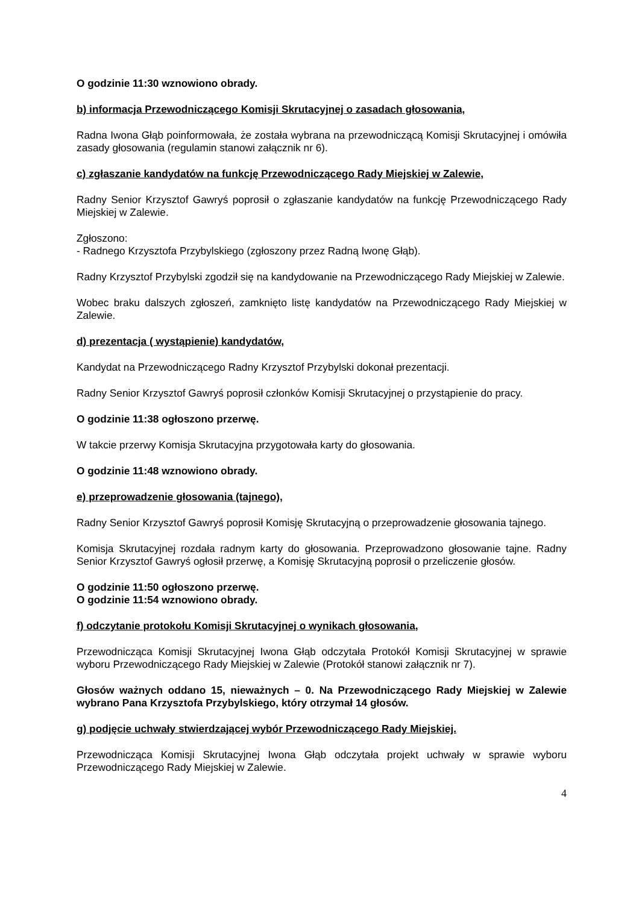O godzinie 11:30 wznowiono obrady.
b) informacja Przewodniczącego Komisji Skrutacyjnej o zasadach głosowania,
Radna Iwona Głąb poinformowała, że została wybrana na przewodniczącą Komisji Skrutacyjnej i omówiła zasady głosowania (regulamin stanowi załącznik nr 6).
c) zgłaszanie kandydatów na funkcję Przewodniczącego Rady Miejskiej w Zalewie,
Radny Senior Krzysztof Gawryś poprosił o zgłaszanie kandydatów na funkcję Przewodniczącego Rady Miejskiej w Zalewie.
Zgłoszono:
- Radnego Krzysztofa Przybylskiego (zgłoszony przez Radną Iwonę Głąb).
Radny Krzysztof Przybylski zgodził się na kandydowanie na Przewodniczącego Rady Miejskiej w Zalewie.
Wobec braku dalszych zgłoszeń, zamknięto listę kandydatów na Przewodniczącego Rady Miejskiej w Zalewie.
d) prezentacja ( wystąpienie) kandydatów,
Kandydat na Przewodniczącego Radny Krzysztof Przybylski dokonał prezentacji.
Radny Senior Krzysztof Gawryś poprosił członków Komisji Skrutacyjnej o przystąpienie do pracy.
O godzinie 11:38 ogłoszono przerwę.
W takcie przerwy Komisja Skrutacyjna przygotowała karty do głosowania.
O godzinie 11:48 wznowiono obrady.
e) przeprowadzenie głosowania (tajnego),
Radny Senior Krzysztof Gawryś poprosił Komisję Skrutacyjną o przeprowadzenie głosowania tajnego.
Komisja Skrutacyjnej rozdała radnym karty do głosowania. Przeprowadzono głosowanie tajne. Radny Senior Krzysztof Gawryś ogłosił przerwę, a Komisję Skrutacyjną poprosił o przeliczenie głosów.
O godzinie 11:50 ogłoszono przerwę.
O godzinie 11:54 wznowiono obrady.
f) odczytanie protokołu Komisji Skrutacyjnej o wynikach głosowania,
Przewodnicząca Komisji Skrutacyjnej Iwona Głąb odczytała Protokół Komisji Skrutacyjnej w sprawie wyboru Przewodniczącego Rady Miejskiej w Zalewie (Protokół stanowi załącznik nr 7).
Głosów ważnych oddano 15, nieważnych – 0. Na Przewodniczącego Rady Miejskiej w Zalewie wybrano Pana Krzysztofa Przybylskiego, który otrzymał 14 głosów.
g) podjęcie uchwały stwierdzającej wybór Przewodniczącego Rady Miejskiej.
Przewodnicząca Komisji Skrutacyjnej Iwona Głąb odczytała projekt uchwały w sprawie wyboru Przewodniczącego Rady Miejskiej w Zalewie.
4